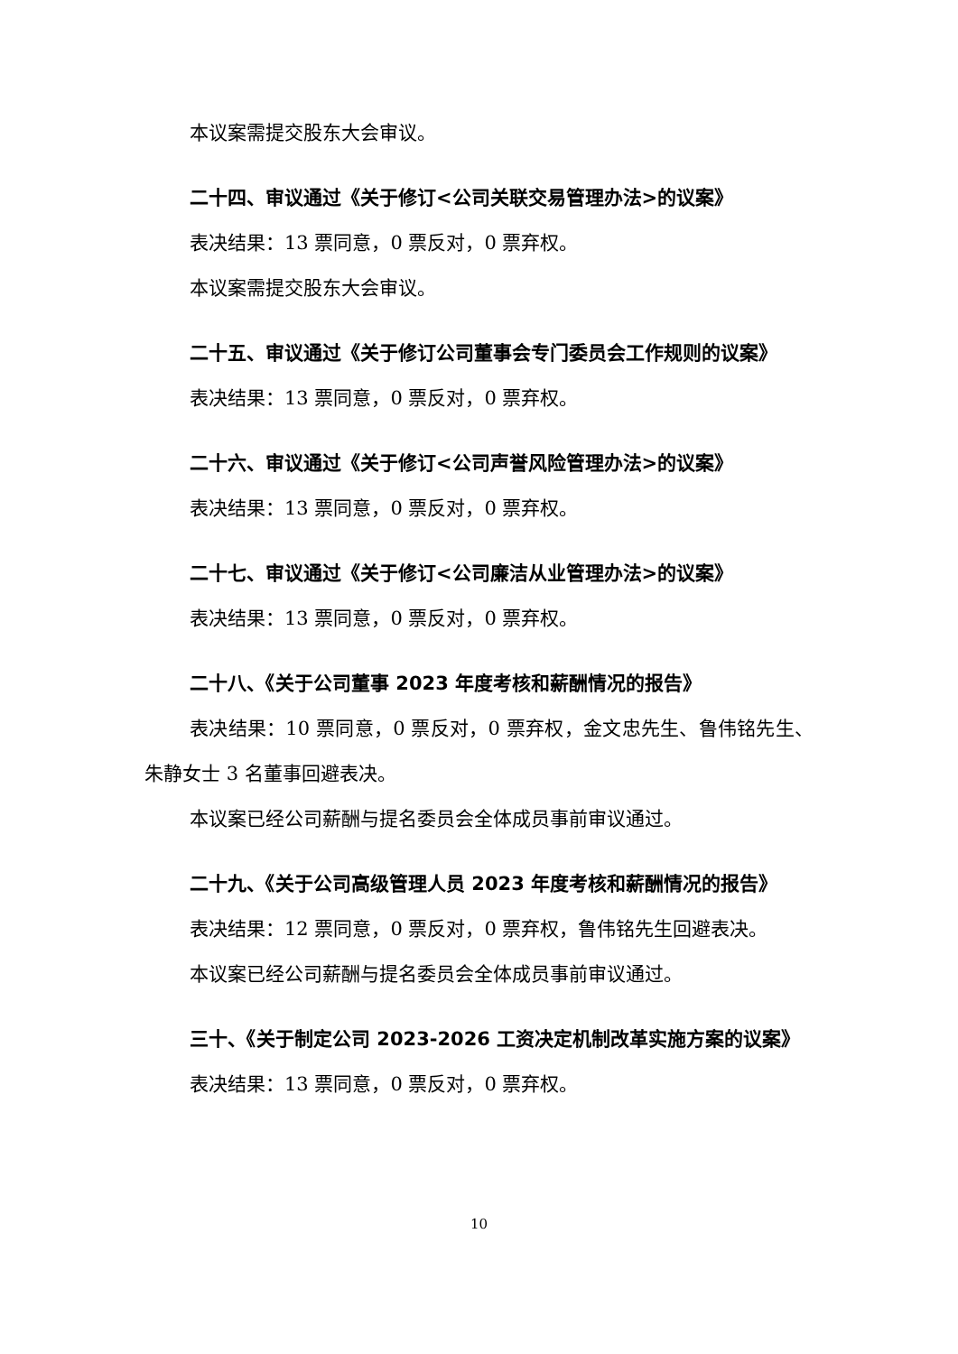本议案需提交股东大会审议。
二十四、审议通过《关于修订<公司关联交易管理办法>的议案》
表决结果：13 票同意，0 票反对，0 票弃权。
本议案需提交股东大会审议。
二十五、审议通过《关于修订公司董事会专门委员会工作规则的议案》
表决结果：13 票同意，0 票反对，0 票弃权。
二十六、审议通过《关于修订<公司声誉风险管理办法>的议案》
表决结果：13 票同意，0 票反对，0 票弃权。
二十七、审议通过《关于修订<公司廉洁从业管理办法>的议案》
表决结果：13 票同意，0 票反对，0 票弃权。
二十八、《关于公司董事 2023 年度考核和薪酬情况的报告》
表决结果：10 票同意，0 票反对，0 票弃权，金文忠先生、鲁伟铭先生、朱静女士 3 名董事回避表决。
本议案已经公司薪酬与提名委员会全体成员事前审议通过。
二十九、《关于公司高级管理人员 2023 年度考核和薪酬情况的报告》
表决结果：12 票同意，0 票反对，0 票弃权，鲁伟铭先生回避表决。
本议案已经公司薪酬与提名委员会全体成员事前审议通过。
三十、《关于制定公司 2023-2026 工资决定机制改革实施方案的议案》
表决结果：13 票同意，0 票反对，0 票弃权。
10